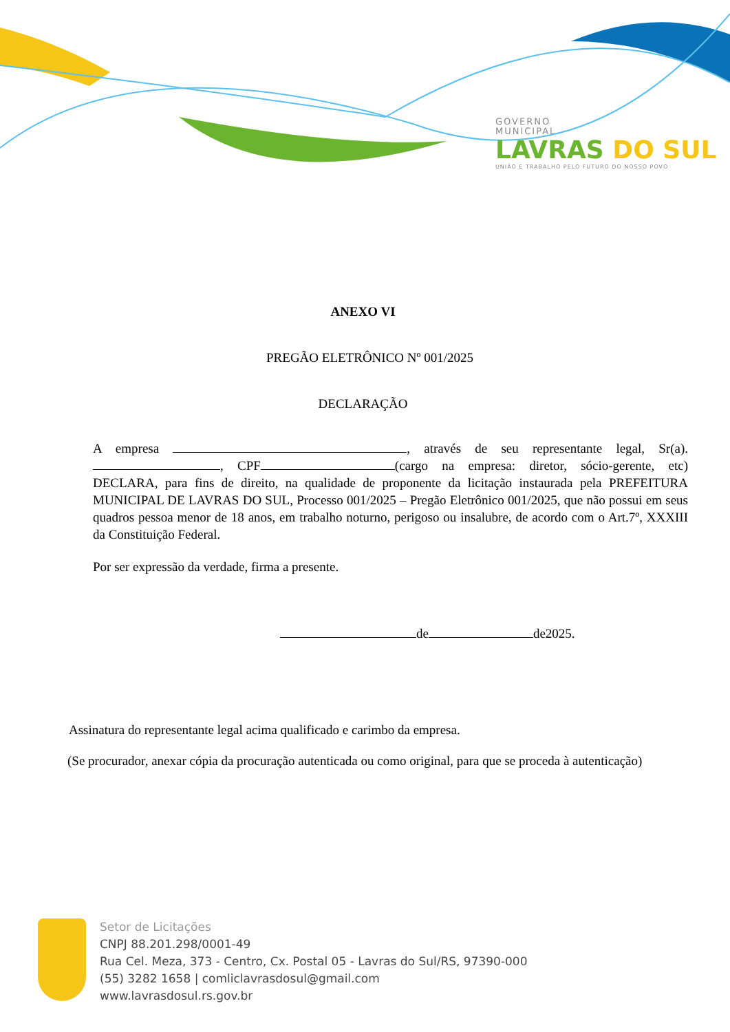GOVERNO
MUNICIPAL
LAVRAS DO SUL
UNIÃO E TRABALHO PELO FUTURO DO NOSSO POVO
ANEXO VI
PREGÃO ELETRÔNICO Nº 001/2025
DECLARAÇÃO
A empresa , através de seu representante legal, Sr(a). , CPF (cargo na empresa: diretor, sócio-gerente, etc) DECLARA, para fins de direito, na qualidade de proponente da licitação instaurada pela PREFEITURA MUNICIPAL DE LAVRAS DO SUL, Processo 001/2025 – Pregão Eletrônico 001/2025, que não possui em seus quadros pessoa menor de 18 anos, em trabalho noturno, perigoso ou insalubre, de acordo com o Art.7º, XXXIII da Constituição Federal.
Por ser expressão da verdade, firma a presente.
de de2025.
Assinatura do representante legal acima qualificado e carimbo da empresa.
(Se procurador, anexar cópia da procuração autenticada ou como original, para que se proceda à autenticação)
Setor de Licitações
CNPJ 88.201.298/0001-49
Rua Cel. Meza, 373 - Centro, Cx. Postal 05 - Lavras do Sul/RS, 97390-000
(55) 3282 1658 | comliclavrasdosul@gmail.com
www.lavrasdosul.rs.gov.br